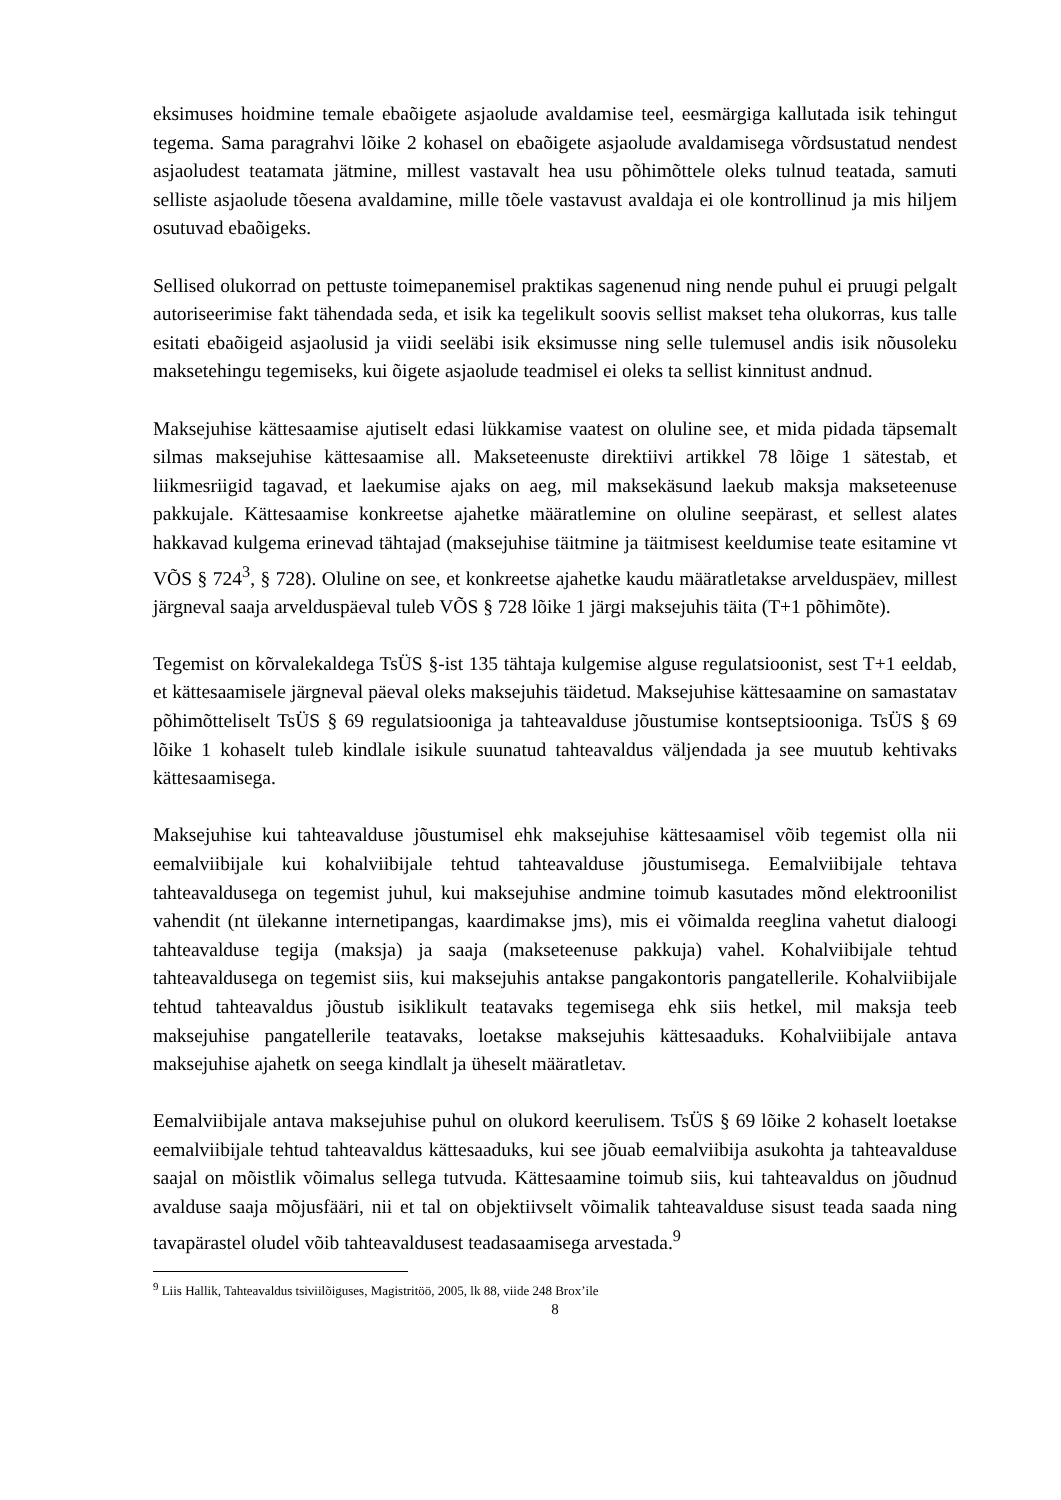eksimuses hoidmine temale ebaõigete asjaolude avaldamise teel, eesmärgiga kallutada isik tehingut tegema. Sama paragrahvi lõike 2 kohasel on ebaõigete asjaolude avaldamisega võrdsustatud nendest asjaoludest teatamata jätmine, millest vastavalt hea usu põhimõttele oleks tulnud teatada, samuti selliste asjaolude tõesena avaldamine, mille tõele vastavust avaldaja ei ole kontrollinud ja mis hiljem osutuvad ebaõigeks.
Sellised olukorrad on pettuste toimepanemisel praktikas sagenenud ning nende puhul ei pruugi pelgalt autoriseerimise fakt tähendada seda, et isik ka tegelikult soovis sellist makset teha olukorras, kus talle esitati ebaõigeid asjaolusid ja viidi seeläbi isik eksimusse ning selle tulemusel andis isik nõusoleku maksetehingu tegemiseks, kui õigete asjaolude teadmisel ei oleks ta sellist kinnitust andnud.
Maksejuhise kättesaamise ajutiselt edasi lükkamise vaatest on oluline see, et mida pidada täpsemalt silmas maksejuhise kättesaamise all. Makseteenuste direktiivi artikkel 78 lõige 1 sätestab, et liikmesriigid tagavad, et laekumise ajaks on aeg, mil maksekäsund laekub maksja makseteenuse pakkujale. Kättesaamise konkreetse ajahetke määratlemine on oluline seepärast, et sellest alates hakkavad kulgema erinevad tähtajad (maksejuhise täitmine ja täitmisest keeldumise teate esitamine vt VÕS § 724<sup>3</sup>, § 728). Oluline on see, et konkreetse ajahetke kaudu määratletakse arvelduspäev, millest järgneval saaja arvelduspäeval tuleb VÕS § 728 lõike 1 järgi maksejuhis täita (T+1 põhimõte).
Tegemist on kõrvalekaldega TsÜS §-ist 135 tähtaja kulgemise alguse regulatsioonist, sest T+1 eeldab, et kättesaamisele järgneval päeval oleks maksejuhis täidetud. Maksejuhise kättesaamine on samastatav põhimõtteliselt TsÜS § 69 regulatsiooniga ja tahteavalduse jõustumise kontseptsiooniga. TsÜS § 69 lõike 1 kohaselt tuleb kindlale isikule suunatud tahteavaldus väljendada ja see muutub kehtivaks kättesaamisega.
Maksejuhise kui tahteavalduse jõustumisel ehk maksejuhise kättesaamisel võib tegemist olla nii eemalviibijale kui kohalviibijale tehtud tahteavalduse jõustumisega. Eemalviibijale tehtava tahteavaldusega on tegemist juhul, kui maksejuhise andmine toimub kasutades mõnd elektroonilist vahendit (nt ülekanne internetipangas, kaardimakse jms), mis ei võimalda reeglina vahetut dialoogi tahteavalduse tegija (maksja) ja saaja (makseteenuse pakkuja) vahel. Kohalviibijale tehtud tahteavaldusega on tegemist siis, kui maksejuhis antakse pangakontoris pangatellerile. Kohalviibijale tehtud tahteavaldus jõustub isiklikult teatavaks tegemisega ehk siis hetkel, mil maksja teeb maksejuhise pangatellerile teatavaks, loetakse maksejuhis kättesaaduks. Kohalviibijale antava maksejuhise ajahetk on seega kindlalt ja üheselt määratletav.
Eemalviibijale antava maksejuhise puhul on olukord keerulisem. TsÜS § 69 lõike 2 kohaselt loetakse eemalviibijale tehtud tahteavaldus kättesaaduks, kui see jõuab eemalviibija asukohta ja tahteavalduse saajal on mõistlik võimalus sellega tutvuda. Kättesaamine toimub siis, kui tahteavaldus on jõudnud avalduse saaja mõjusfääri, nii et tal on objektiivselt võimalik tahteavalduse sisust teada saada ning tavapärastel oludel võib tahteavaldusest teadasaamisega arvestada.<sup>9</sup>
<sup>9</sup> Liis Hallik, Tahteavaldus tsiviilõiguses, Magistritöö, 2005, lk 88, viide 248 Brox’ile
8